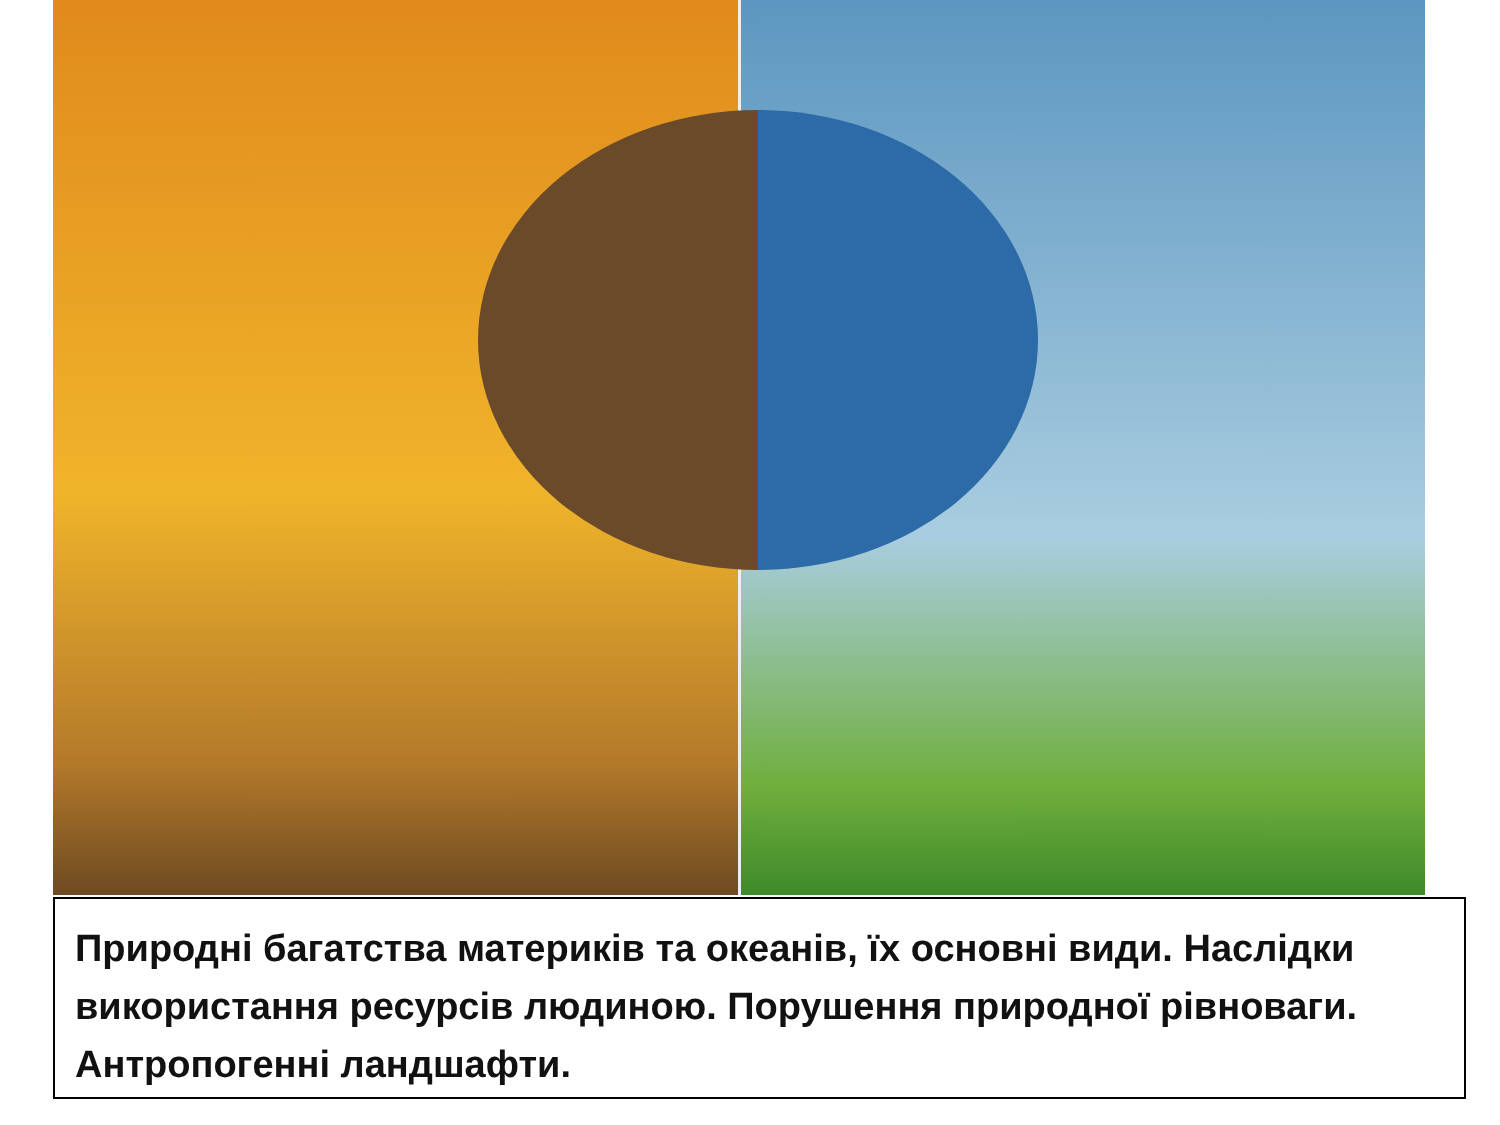Природні багатства материків та океанів, їх основні види. Наслідки використання ресурсів людиною. Порушення природної рівноваги. Антропогенні ландшафти.